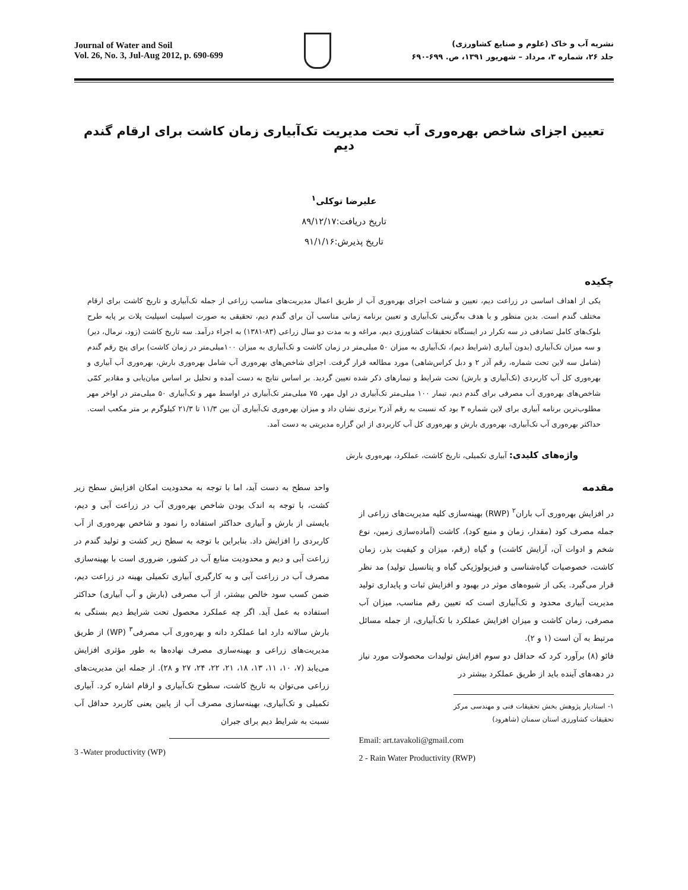Journal of Water and Soil
Vol. 26, No. 3, Jul-Aug 2012, p. 690-699
نشریه آب و خاک (علوم و صنایع کشاورزی)
جلد ۲۶، شماره ۳، مرداد – شهریور ۱۳۹۱، ص. ۶۹۹-۶۹۰
تعیین اجزای شاخص بهره‌وری آب تحت مدیریت تک‌آبیاری زمان کاشت برای ارقام گندم دیم
علیرضا توکلی<sup>۱</sup>
تاریخ دریافت:۸۹/۱۲/۱۷
تاریخ پذیرش:۹۱/۱/۱۶
چکیده
یکی از اهداف اساسی در زراعت دیم، تعیین و شناخت اجزای بهره‌وری آب از طریق اعمال مدیریت‌های مناسب زراعی از جمله تک‌آبیاری و تاریخ کاشت برای ارقام مختلف گندم است. بدین منظور و با هدف به‌گزینی تک‌آبیاری و تعیین برنامه زمانی مناسب آن برای گندم دیم، تحقیقی به صورت اسپلیت اسپلیت پلات بر پایه طرح بلوک‌های کامل تصادفی در سه تکرار در ایستگاه تحقیقات کشاورزی دیم، مراغه و به مدت دو سال زراعی (۸۳-۱۳۸۱) به اجراء درآمد. سه تاریخ کاشت (زود، نرمال، دیر) و سه میزان تک‌آبیاری (بدون آبیاری (شرایط دیم)، تک‌آبیاری به میزان ۵۰ میلی‌متر در زمان کاشت و تک‌آبیاری به میزان ۱۰۰میلی‌متر در زمان کاشت) برای پنج رقم گندم (شامل سه لاین تحت شماره، رقم آذر ۲ و دبل کراس‌شاهی) مورد مطالعه قرار گرفت. اجزای شاخص‌های بهره‌وری آب شامل بهره‌وری بارش، بهره‌وری آب آبیاری و بهره‌وری کل آب کاربردی (تک‌آبیاری و بارش) تحت شرایط و تیمارهای ذکر شده تعیین گردید. بر اساس نتایج به دست آمده و تحلیل بر اساس میان‌یابی و مقادیر کمّی شاخص‌های بهره‌وری آب مصرفی برای گندم دیم، تیمار ۱۰۰ میلی‌متر تک‌آبیاری در اول مهر، ۷۵ میلی‌متر تک‌آبیاری در اواسط مهر و تک‌آبیاری ۵۰ میلی‌متر در اواخر مهر مطلوب‌ترین برنامه آبیاری برای لاین شماره ۳ بود که نسبت به رقم آذر۲ برتری نشان داد و میزان بهره‌وری تک‌آبیاری آن بین ۱۱/۳ تا ۲۱/۳ کیلوگرم بر متر مکعب است. حداکثر بهره‌وری آب تک‌آبیاری، بهره‌وری بارش و بهره‌وری کل آب کاربردی از این گزاره مدیریتی به دست آمد.
واژه‌های کلیدی: آبیاری تکمیلی، تاریخ کاشت، عملکرد، بهره‌وری بارش
مقدمه
در افزایش بهره‌وری آب باران<sup>۲</sup> (RWP) بهینه‌سازی کلیه مدیریت‌های زراعی از جمله مصرف کود (مقدار، زمان و منبع کود)، کاشت (آماده‌سازی زمین، نوع شخم و ادوات آن، آرایش کاشت) و گیاه (رقم، میزان و کیفیت بذر، زمان کاشت، خصوصیات گیاه‌شناسی و فیزیولوژیکی گیاه و پتانسیل تولید) مد نظر قرار می‌گیرد. یکی از شیوه‌های موثر در بهبود و افزایش ثبات و پایداری تولید مدیریت آبیاری محدود و تک‌آبیاری است که تعیین رقم مناسب، میزان آب مصرفی، زمان کاشت و میزان افزایش عملکرد با تک‌آبیاری، از جمله مسائل مرتبط به آن است (۱ و ۲).
فائو (۸) برآورد کرد که حداقل دو سوم افزایش تولیدات محصولات مورد نیاز در دهه‌های آینده باید از طریق عملکرد بیشتر در
۱- استادیار پژوهش بخش تحقیقات فنی و مهندسی مرکز تحقیقات کشاورزی استان سمنان (شاهرود)
Email: art.tavakoli@gmail.com
2 - Rain Water Productivity (RWP)
واحد سطح به دست آید، اما با توجه به محدودیت امکان افزایش سطح زیر کشت، با توجه به اندک بودن شاخص بهره‌وری آب در زراعت آبی و دیم، بایستی از بارش و آبیاری حداکثر استفاده را نمود و شاخص بهره‌وری از آب کاربردی را افزایش داد. بنابراین با توجه به سطح زیر کشت و تولید گندم در زراعت آبی و دیم و محدودیت منابع آب در کشور، ضروری است با بهینه‌سازی مصرف آب در زراعت آبی و به کارگیری آبیاری تکمیلی بهینه در زراعت دیم، ضمن کسب سود خالص بیشتر، از آب مصرفی (بارش و آب آبیاری) حداکثر استفاده به عمل آید. اگر چه عملکرد محصول تحت شرایط دیم بستگی به بارش سالانه دارد اما عملکرد دانه و بهره‌وری آب مصرفی<sup>۳</sup> (WP) از طریق مدیریت‌های زراعی و بهینه‌سازی مصرف نهاده‌ها به طور مؤثری افزایش می‌یابد (۷، ۱۰، ۱۱، ۱۳، ۱۸، ۲۱، ۲۲، ۲۴، ۲۷ و ۲۸). از جمله این مدیریت‌های زراعی می‌توان به تاریخ کاشت، سطوح تک‌آبیاری و ارقام اشاره کرد. آبیاری تکمیلی و تک‌آبیاری، بهینه‌سازی مصرف آب از پایین یعنی کاربرد حداقل آب نسبت به شرایط دیم برای جبران
3 -Water productivity (WP)